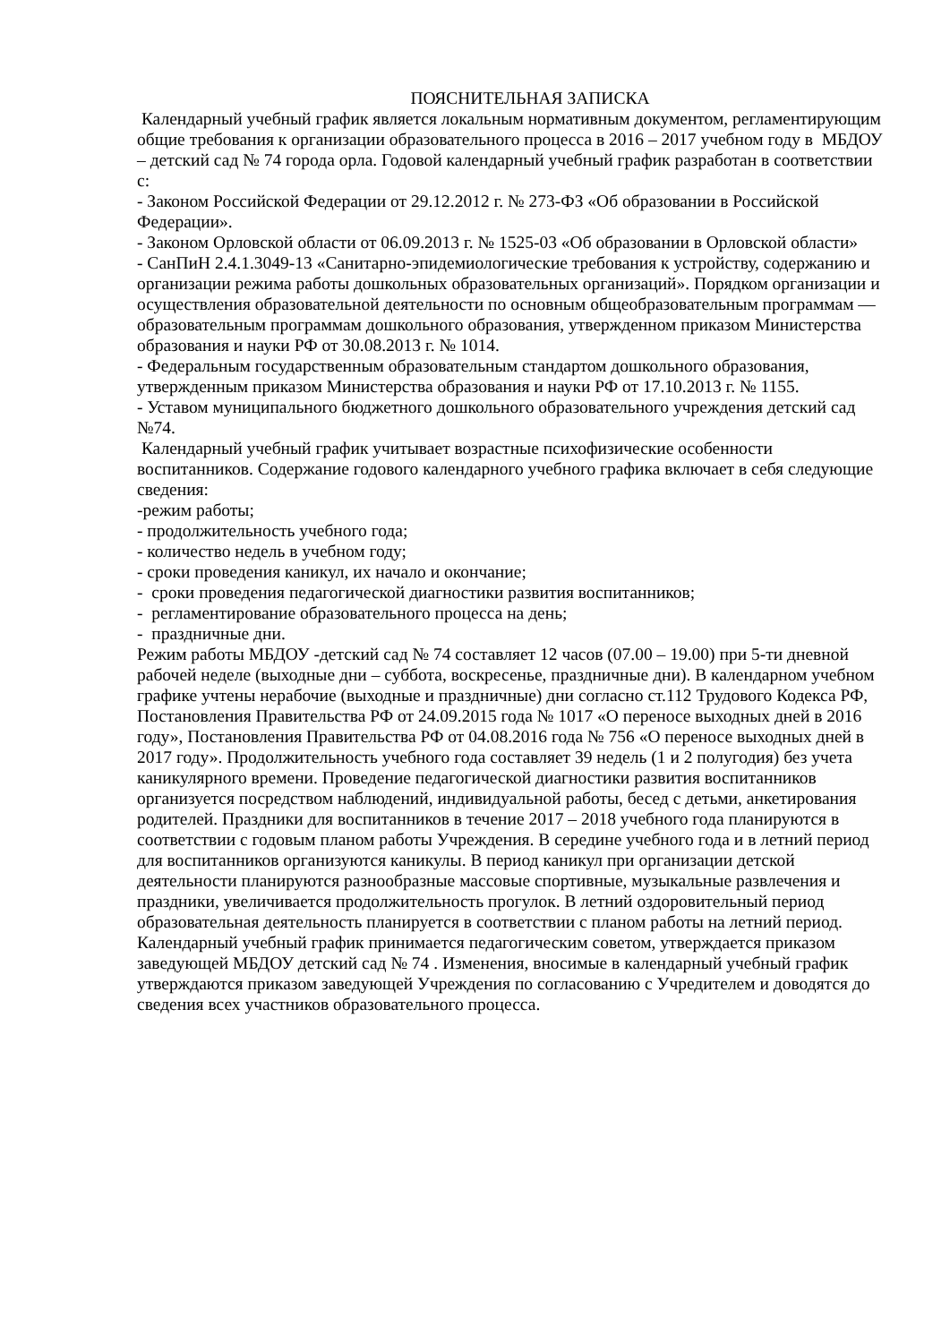ПОЯСНИТЕЛЬНАЯ ЗАПИСКА
Календарный учебный график является локальным нормативным документом, регламентирующим общие требования к организации образовательного процесса в 2016 – 2017 учебном году в МБДОУ – детский сад № 74 города орла. Годовой календарный учебный график разработан в соответствии с:
- Законом Российской Федерации от 29.12.2012 г. № 273-ФЗ «Об образовании в Российской Федерации».
- Законом Орловской области от 06.09.2013 г. № 1525-03 «Об образовании в Орловской области»
- СанПиН 2.4.1.3049-13 «Санитарно-эпидемиологические требования к устройству, содержанию и организации режима работы дошкольных образовательных организаций». Порядком организации и осуществления образовательной деятельности по основным общеобразовательным программам — образовательным программам дошкольного образования, утвержденном приказом Министерства образования и науки РФ от 30.08.2013 г. № 1014.
- Федеральным государственным образовательным стандартом дошкольного образования, утвержденным приказом Министерства образования и науки РФ от 17.10.2013 г. № 1155.
- Уставом муниципального бюджетного дошкольного образовательного учреждения детский сад №74.
Календарный учебный график учитывает возрастные психофизические особенности воспитанников. Содержание годового календарного учебного графика включает в себя следующие сведения:
-режим работы;
- продолжительность учебного года;
- количество недель в учебном году;
- сроки проведения каникул, их начало и окончание;
- сроки проведения педагогической диагностики развития воспитанников;
- регламентирование образовательного процесса на день;
- праздничные дни.
Режим работы МБДОУ -детский сад № 74 составляет 12 часов (07.00 – 19.00) при 5-ти дневной рабочей неделе (выходные дни – суббота, воскресенье, праздничные дни). В календарном учебном графике учтены нерабочие (выходные и праздничные) дни согласно ст.112 Трудового Кодекса РФ, Постановления Правительства РФ от 24.09.2015 года № 1017 «О переносе выходных дней в 2016 году», Постановления Правительства РФ от 04.08.2016 года № 756 «О переносе выходных дней в 2017 году». Продолжительность учебного года составляет 39 недель (1 и 2 полугодия) без учета каникулярного времени. Проведение педагогической диагностики развития воспитанников организуется посредством наблюдений, индивидуальной работы, бесед с детьми, анкетирования родителей. Праздники для воспитанников в течение 2017 – 2018 учебного года планируются в соответствии с годовым планом работы Учреждения. В середине учебного года и в летний период для воспитанников организуются каникулы. В период каникул при организации детской деятельности планируются разнообразные массовые спортивные, музыкальные развлечения и праздники, увеличивается продолжительность прогулок. В летний оздоровительный период образовательная деятельность планируется в соответствии с планом работы на летний период. Календарный учебный график принимается педагогическим советом, утверждается приказом заведующей МБДОУ детский сад № 74 . Изменения, вносимые в календарный учебный график утверждаются приказом заведующей Учреждения по согласованию с Учредителем и доводятся до сведения всех участников образовательного процесса.